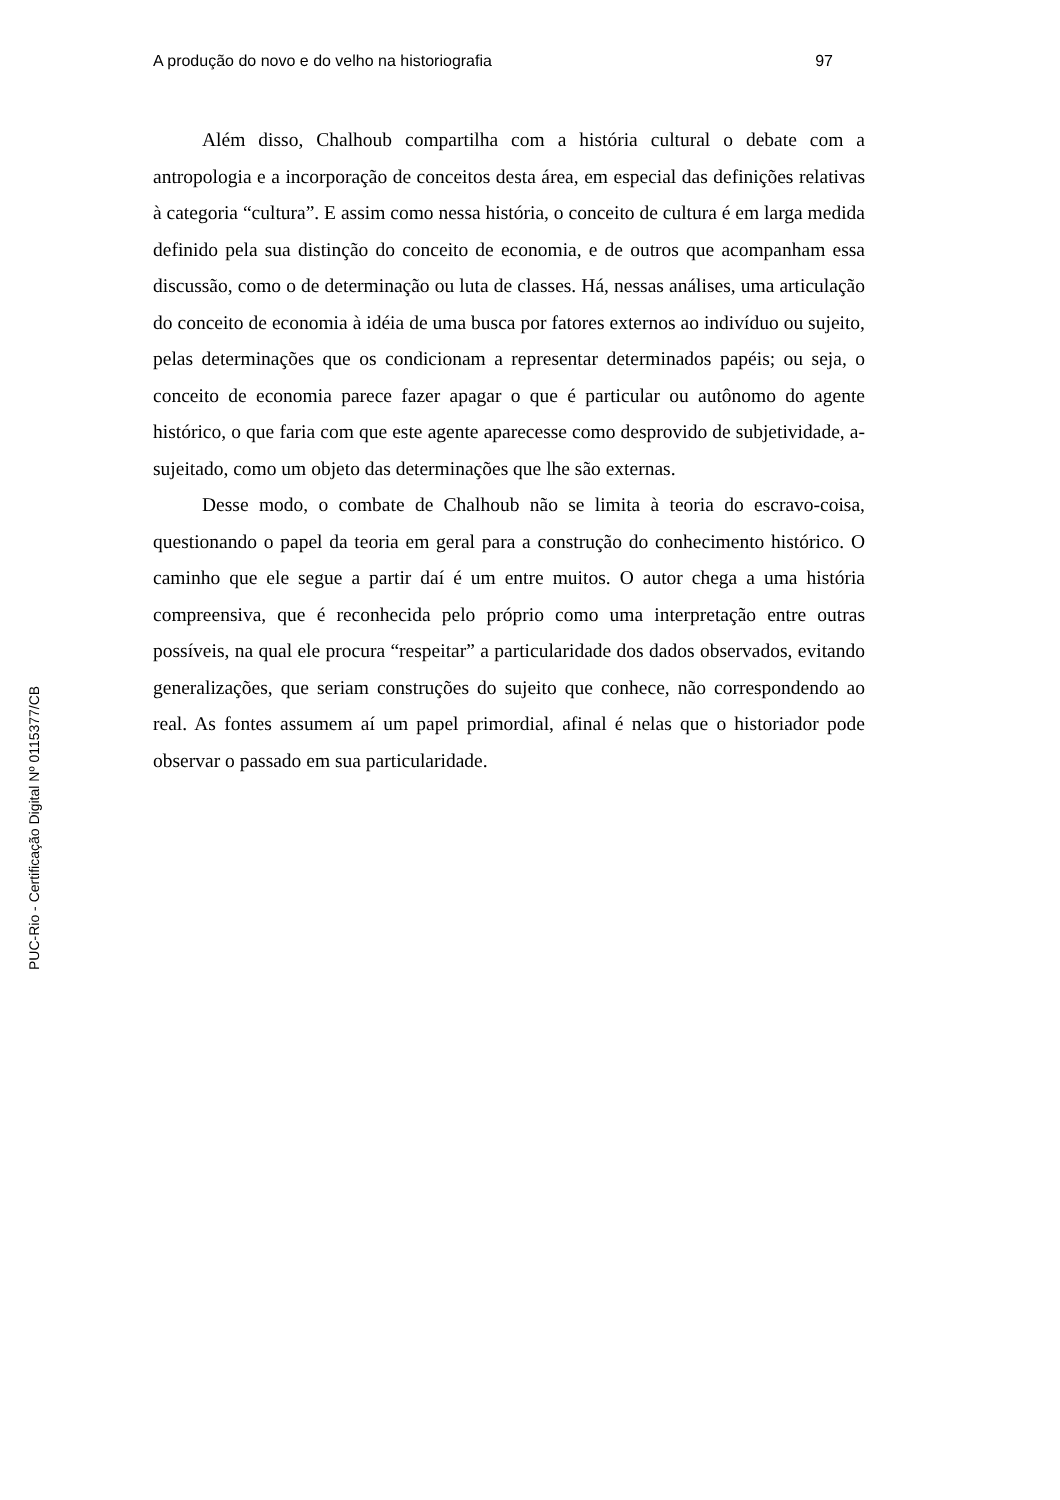A produção do novo e do velho na historiografia 97
Além disso, Chalhoub compartilha com a história cultural o debate com a antropologia e a incorporação de conceitos desta área, em especial das definições relativas à categoria “cultura”. E assim como nessa história, o conceito de cultura é em larga medida definido pela sua distinção do conceito de economia, e de outros que acompanham essa discussão, como o de determinação ou luta de classes. Há, nessas análises, uma articulação do conceito de economia à idéia de uma busca por fatores externos ao indivíduo ou sujeito, pelas determinações que os condicionam a representar determinados papéis; ou seja, o conceito de economia parece fazer apagar o que é particular ou autônomo do agente histórico, o que faria com que este agente aparecesse como desprovido de subjetividade, a-sujeitado, como um objeto das determinações que lhe são externas.
Desse modo, o combate de Chalhoub não se limita à teoria do escravo-coisa, questionando o papel da teoria em geral para a construção do conhecimento histórico. O caminho que ele segue a partir daí é um entre muitos. O autor chega a uma história compreensiva, que é reconhecida pelo próprio como uma interpretação entre outras possíveis, na qual ele procura “respeitar” a particularidade dos dados observados, evitando generalizações, que seriam construções do sujeito que conhece, não correspondendo ao real. As fontes assumem aí um papel primordial, afinal é nelas que o historiador pode observar o passado em sua particularidade.
PUC-Rio - Certificação Digital Nº 0115377/CB